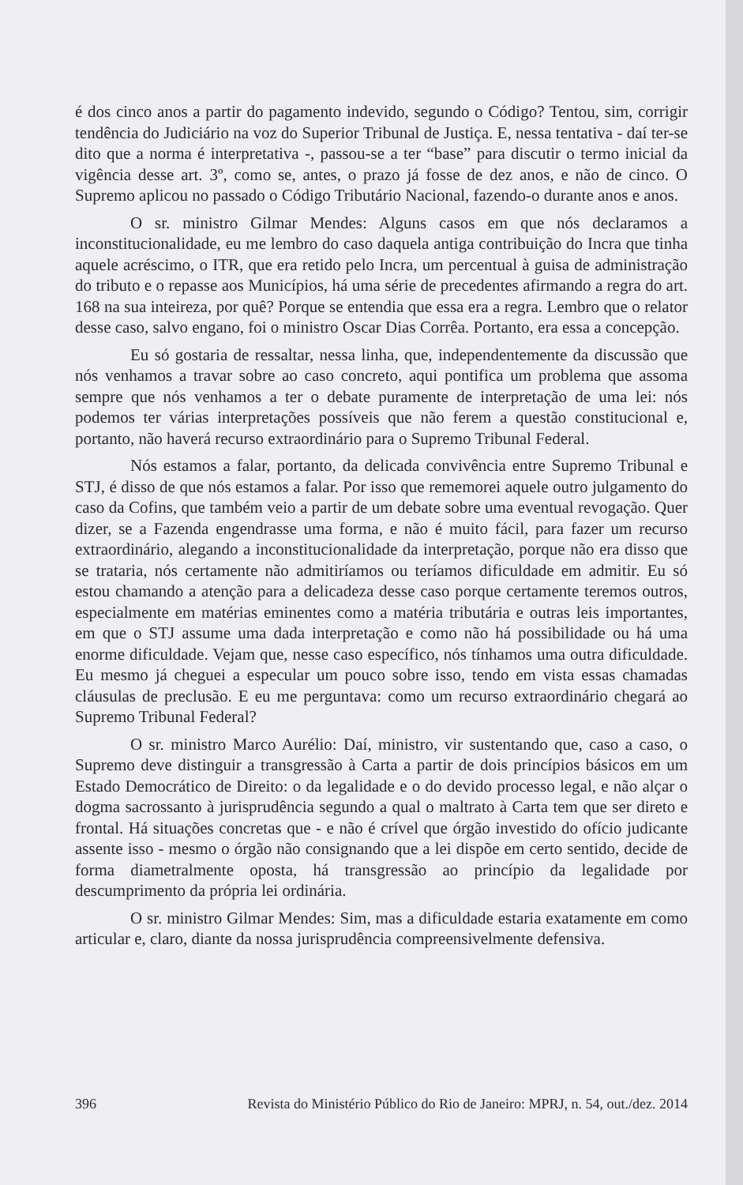é dos cinco anos a partir do pagamento indevido, segundo o Código? Tentou, sim, corrigir tendência do Judiciário na voz do Superior Tribunal de Justiça. E, nessa tentativa - daí ter-se dito que a norma é interpretativa -, passou-se a ter “base” para discutir o termo inicial da vigência desse art. 3º, como se, antes, o prazo já fosse de dez anos, e não de cinco. O Supremo aplicou no passado o Código Tributário Nacional, fazendo-o durante anos e anos.
O sr. ministro Gilmar Mendes: Alguns casos em que nós declaramos a inconstitucionalidade, eu me lembro do caso daquela antiga contribuição do Incra que tinha aquele acréscimo, o ITR, que era retido pelo Incra, um percentual à guisa de administração do tributo e o repasse aos Municípios, há uma série de precedentes afirmando a regra do art. 168 na sua inteireza, por quê? Porque se entendia que essa era a regra. Lembro que o relator desse caso, salvo engano, foi o ministro Oscar Dias Corrêa. Portanto, era essa a concepção.
Eu só gostaria de ressaltar, nessa linha, que, independentemente da discussão que nós venhamos a travar sobre ao caso concreto, aqui pontifica um problema que assoma sempre que nós venhamos a ter o debate puramente de interpretação de uma lei: nós podemos ter várias interpretações possíveis que não ferem a questão constitucional e, portanto, não haverá recurso extraordinário para o Supremo Tribunal Federal.
Nós estamos a falar, portanto, da delicada convivência entre Supremo Tribunal e STJ, é disso de que nós estamos a falar. Por isso que rememorei aquele outro julgamento do caso da Cofins, que também veio a partir de um debate sobre uma eventual revogação. Quer dizer, se a Fazenda engendrasse uma forma, e não é muito fácil, para fazer um recurso extraordinário, alegando a inconstitucionalidade da interpretação, porque não era disso que se trataria, nós certamente não admitiríamos ou teríamos dificuldade em admitir. Eu só estou chamando a atenção para a delicadeza desse caso porque certamente teremos outros, especialmente em matérias eminentes como a matéria tributária e outras leis importantes, em que o STJ assume uma dada interpretação e como não há possibilidade ou há uma enorme dificuldade. Vejam que, nesse caso específico, nós tínhamos uma outra dificuldade. Eu mesmo já cheguei a especular um pouco sobre isso, tendo em vista essas chamadas cláusulas de preclusão. E eu me perguntava: como um recurso extraordinário chegará ao Supremo Tribunal Federal?
O sr. ministro Marco Aurélio: Daí, ministro, vir sustentando que, caso a caso, o Supremo deve distinguir a transgressão à Carta a partir de dois princípios básicos em um Estado Democrático de Direito: o da legalidade e o do devido processo legal, e não alçar o dogma sacrossanto à jurisprudência segundo a qual o maltrato à Carta tem que ser direto e frontal. Há situações concretas que - e não é crível que órgão investido do ofício judicante assente isso - mesmo o órgão não consignando que a lei dispõe em certo sentido, decide de forma diametralmente oposta, há transgressão ao princípio da legalidade por descumprimento da própria lei ordinária.
O sr. ministro Gilmar Mendes: Sim, mas a dificuldade estaria exatamente em como articular e, claro, diante da nossa jurisprudência compreensivelmente defensiva.
396 Revista do Ministério Público do Rio de Janeiro: MPRJ, n. 54, out./dez. 2014